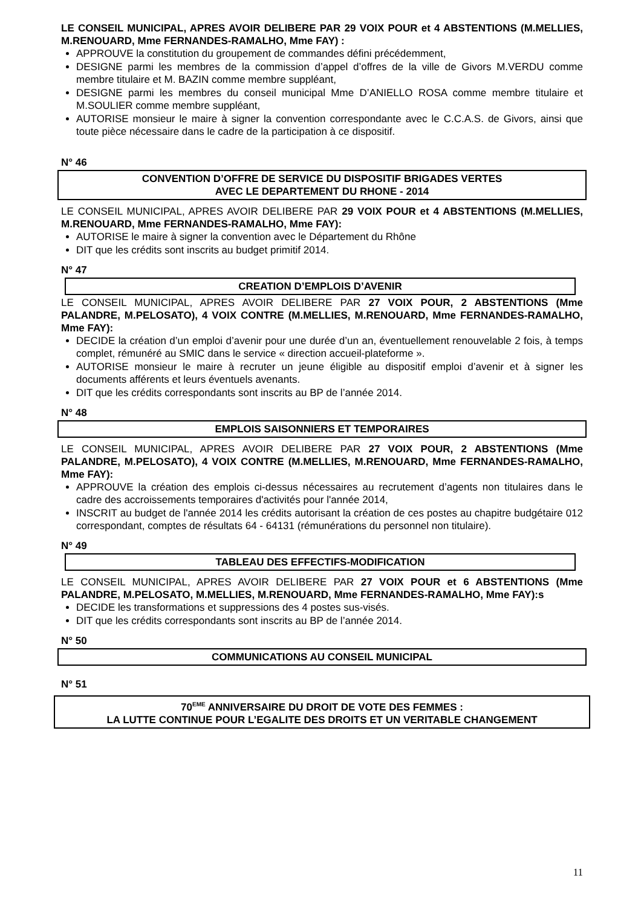LE CONSEIL MUNICIPAL, APRES AVOIR DELIBERE PAR 29 VOIX POUR et 4 ABSTENTIONS (M.MELLIES, M.RENOUARD, Mme FERNANDES-RAMALHO, Mme FAY) :
APPROUVE la constitution du groupement de commandes défini précédemment,
DESIGNE parmi les membres de la commission d’appel d’offres de la ville de Givors M.VERDU comme membre titulaire et M. BAZIN comme membre suppléant,
DESIGNE parmi les membres du conseil municipal Mme D’ANIELLO ROSA comme membre titulaire et M.SOULIER comme membre suppléant,
AUTORISE monsieur le maire à signer la convention correspondante avec le C.C.A.S. de Givors, ainsi que toute pièce nécessaire dans le cadre de la participation à ce dispositif.
N° 46
CONVENTION D’OFFRE DE SERVICE DU DISPOSITIF BRIGADES VERTES
AVEC LE DEPARTEMENT DU RHONE - 2014
LE CONSEIL MUNICIPAL, APRES AVOIR DELIBERE PAR 29 VOIX POUR et 4 ABSTENTIONS (M.MELLIES, M.RENOUARD, Mme FERNANDES-RAMALHO, Mme FAY):
AUTORISE le maire à signer la convention avec le Département du Rhône
DIT que les crédits sont inscrits au budget primitif 2014.
N° 47
CREATION D’EMPLOIS D’AVENIR
LE CONSEIL MUNICIPAL, APRES AVOIR DELIBERE PAR 27 VOIX POUR, 2 ABSTENTIONS (Mme PALANDRE, M.PELOSATO), 4 VOIX CONTRE (M.MELLIES, M.RENOUARD, Mme FERNANDES-RAMALHO, Mme FAY):
DECIDE la création d’un emploi d’avenir pour une durée d’un an, éventuellement renouvelable 2 fois, à temps complet, rémunéré au SMIC dans le service « direction accueil-plateforme ».
AUTORISE monsieur le maire à recruter un jeune éligible au dispositif emploi d’avenir et à signer les documents afférents et leurs éventuels avenants.
DIT que les crédits correspondants sont inscrits au BP de l’année 2014.
N° 48
EMPLOIS SAISONNIERS ET TEMPORAIRES
LE CONSEIL MUNICIPAL, APRES AVOIR DELIBERE PAR 27 VOIX POUR, 2 ABSTENTIONS (Mme PALANDRE, M.PELOSATO), 4 VOIX CONTRE (M.MELLIES, M.RENOUARD, Mme FERNANDES-RAMALHO, Mme FAY):
APPROUVE la création des emplois ci-dessus nécessaires au recrutement d’agents non titulaires dans le cadre des accroissements temporaires d'activités pour l'année 2014,
INSCRIT au budget de l'année 2014 les crédits autorisant la création de ces postes au chapitre budgétaire 012 correspondant, comptes de résultats 64 - 64131 (rémunérations du personnel non titulaire).
N° 49
TABLEAU DES EFFECTIFS-MODIFICATION
LE CONSEIL MUNICIPAL, APRES AVOIR DELIBERE PAR 27 VOIX POUR et 6 ABSTENTIONS (Mme PALANDRE, M.PELOSATO, M.MELLIES, M.RENOUARD, Mme FERNANDES-RAMALHO, Mme FAY):s
DECIDE les transformations et suppressions des 4 postes sus-visés.
DIT que les crédits correspondants sont inscrits au BP de l’année 2014.
N° 50
COMMUNICATIONS AU CONSEIL MUNICIPAL
N° 51
70<sup>EME</sup> ANNIVERSAIRE DU DROIT DE VOTE DES FEMMES :
LA LUTTE CONTINUE POUR L’EGALITE DES DROITS ET UN VERITABLE CHANGEMENT
11